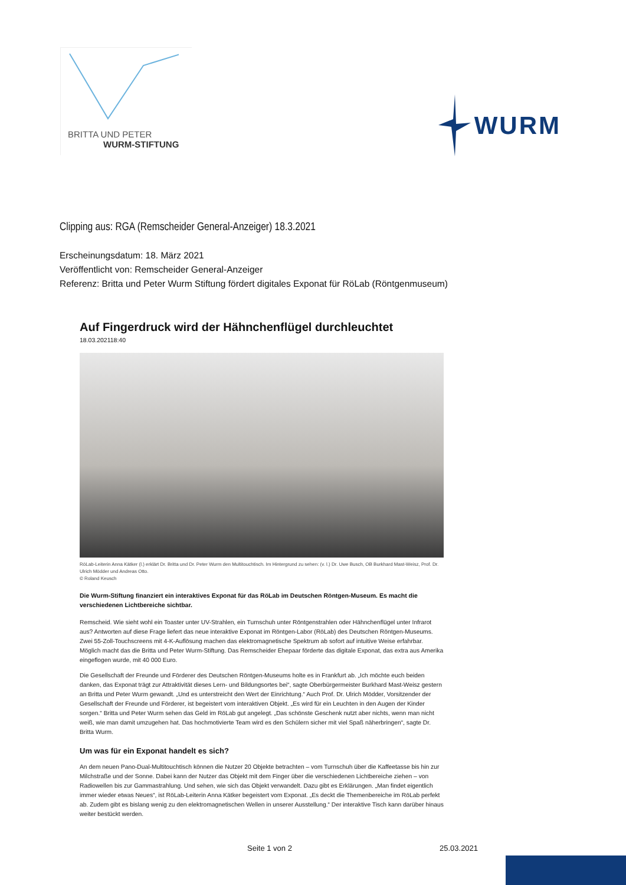BRITTA UND PETER
WURM-STIFTUNG
WURM
Clipping aus: RGA (Remscheider General-Anzeiger) 18.3.2021
Erscheinungsdatum: 18. März 2021
Veröffentlicht von: Remscheider General-Anzeiger
Referenz: Britta und Peter Wurm Stiftung fördert digitales Exponat für RöLab (Röntgenmuseum)
Auf Fingerdruck wird der Hähnchenflügel durchleuchtet
18.03.202118:40
RöLab-Leiterin Anna Kätker (l.) erklärt Dr. Britta und Dr. Peter Wurm den Multitouchtisch. Im Hintergrund zu sehen: (v. l.) Dr. Uwe Busch, OB Burkhard Mast-Weisz, Prof. Dr. Ulrich Mödder und Andreas Otto.
© Roland Keusch
Die Wurm-Stiftung finanziert ein interaktives Exponat für das RöLab im Deutschen Röntgen-Museum. Es macht die verschiedenen Lichtbereiche sichtbar.
Remscheid. Wie sieht wohl ein Toaster unter UV-Strahlen, ein Turnschuh unter Röntgenstrahlen oder Hähnchenflügel unter Infrarot aus? Antworten auf diese Frage liefert das neue interaktive Exponat im Röntgen-Labor (RöLab) des Deutschen Röntgen-Museums. Zwei 55-Zoll-Touchscreens mit 4-K-Auflösung machen das elektromagnetische Spektrum ab sofort auf intuitive Weise erfahrbar. Möglich macht das die Britta und Peter Wurm-Stiftung. Das Remscheider Ehepaar förderte das digitale Exponat, das extra aus Amerika eingeflogen wurde, mit 40 000 Euro.
Die Gesellschaft der Freunde und Förderer des Deutschen Röntgen-Museums holte es in Frankfurt ab. „Ich möchte euch beiden danken, das Exponat trägt zur Attraktivität dieses Lern- und Bildungsortes bei“, sagte Oberbürgermeister Burkhard Mast-Weisz gestern an Britta und Peter Wurm gewandt. „Und es unterstreicht den Wert der Einrichtung.“ Auch Prof. Dr. Ulrich Mödder, Vorsitzender der Gesellschaft der Freunde und Förderer, ist begeistert vom interaktiven Objekt. „Es wird für ein Leuchten in den Augen der Kinder sorgen.“ Britta und Peter Wurm sehen das Geld im RöLab gut angelegt. „Das schönste Geschenk nutzt aber nichts, wenn man nicht weiß, wie man damit umzugehen hat. Das hochmotivierte Team wird es den Schülern sicher mit viel Spaß näherbringen“, sagte Dr. Britta Wurm.
Um was für ein Exponat handelt es sich?
An dem neuen Pano-Dual-Multitouchtisch können die Nutzer 20 Objekte betrachten – vom Turnschuh über die Kaffeetasse bis hin zur Milchstraße und der Sonne. Dabei kann der Nutzer das Objekt mit dem Finger über die verschiedenen Lichtbereiche ziehen – von Radiowellen bis zur Gammastrahlung. Und sehen, wie sich das Objekt verwandelt. Dazu gibt es Erklärungen. „Man findet eigentlich immer wieder etwas Neues“, ist RöLab-Leiterin Anna Kätker begeistert vom Exponat. „Es deckt die Themenbereiche im RöLab perfekt ab. Zudem gibt es bislang wenig zu den elektromagnetischen Wellen in unserer Ausstellung.“ Der interaktive Tisch kann darüber hinaus weiter bestückt werden.
Seite 1 von 2 25.03.2021